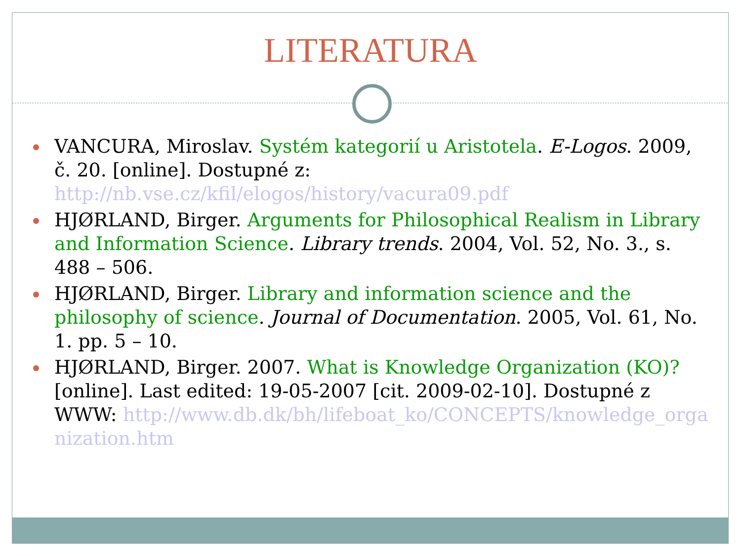LITERATURA
VANCURA, Miroslav. Systém kategorií u Aristotela. E-Logos. 2009, č. 20. [online]. Dostupné z: http://nb.vse.cz/kfil/elogos/history/vacura09.pdf
HJØRLAND, Birger. Arguments for Philosophical Realism in Library and Information Science. Library trends. 2004, Vol. 52, No. 3., s. 488 – 506.
HJØRLAND, Birger. Library and information science and the philosophy of science. Journal of Documentation. 2005, Vol. 61, No. 1. pp. 5 – 10.
HJØRLAND, Birger. 2007. What is Knowledge Organization (KO)? [online]. Last edited: 19-05-2007 [cit. 2009-02-10]. Dostupné z WWW: http://www.db.dk/bh/lifeboat_ko/CONCEPTS/knowledge_organization.htm